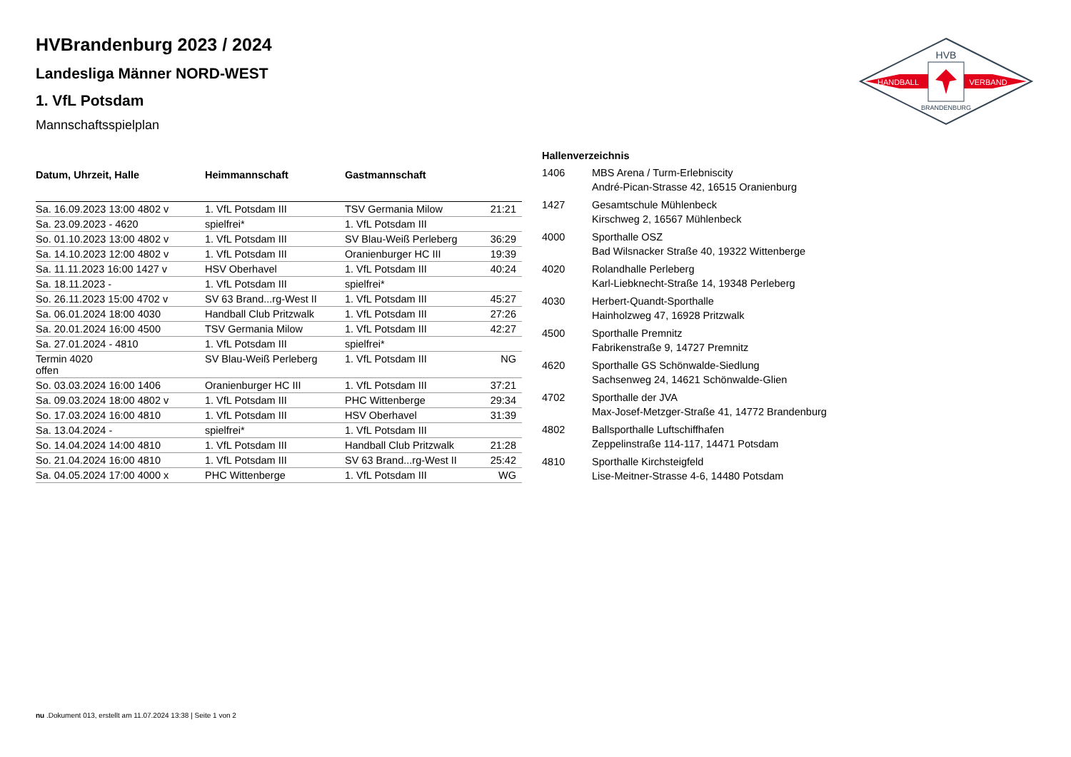HVBrandenburg 2023 / 2024
Landesliga Männer NORD-WEST
1. VfL Potsdam
Mannschaftsspielplan
| Datum, Uhrzeit, Halle | Heimmannschaft | Gastmannschaft | |
| --- | --- | --- | --- |
| Sa. 16.09.2023 13:00 4802 v | 1. VfL Potsdam III | TSV Germania Milow | 21:21 |
| Sa. 23.09.2023 - 4620 | spielfrei* | 1. VfL Potsdam III | |
| So. 01.10.2023 13:00 4802 v | 1. VfL Potsdam III | SV Blau-Weiß Perleberg | 36:29 |
| Sa. 14.10.2023 12:00 4802 v | 1. VfL Potsdam III | Oranienburger HC III | 19:39 |
| Sa. 11.11.2023 16:00 1427 v | HSV Oberhavel | 1. VfL Potsdam III | 40:24 |
| Sa. 18.11.2023 - | 1. VfL Potsdam III | spielfrei* | |
| So. 26.11.2023 15:00 4702 v | SV 63 Brand...rg-West II | 1. VfL Potsdam III | 45:27 |
| Sa. 06.01.2024 18:00 4030 | Handball Club Pritzwalk | 1. VfL Potsdam III | 27:26 |
| Sa. 20.01.2024 16:00 4500 | TSV Germania Milow | 1. VfL Potsdam III | 42:27 |
| Sa. 27.01.2024 - 4810 | 1. VfL Potsdam III | spielfrei* | |
| Termin 4020 offen | SV Blau-Weiß Perleberg | 1. VfL Potsdam III | NG |
| So. 03.03.2024 16:00 1406 | Oranienburger HC III | 1. VfL Potsdam III | 37:21 |
| Sa. 09.03.2024 18:00 4802 v | 1. VfL Potsdam III | PHC Wittenberge | 29:34 |
| So. 17.03.2024 16:00 4810 | 1. VfL Potsdam III | HSV Oberhavel | 31:39 |
| Sa. 13.04.2024 - | spielfrei* | 1. VfL Potsdam III | |
| So. 14.04.2024 14:00 4810 | 1. VfL Potsdam III | Handball Club Pritzwalk | 21:28 |
| So. 21.04.2024 16:00 4810 | 1. VfL Potsdam III | SV 63 Brand...rg-West II | 25:42 |
| Sa. 04.05.2024 17:00 4000 x | PHC Wittenberge | 1. VfL Potsdam III | WG |
Hallenverzeichnis
| 1406 | MBS Arena / Turm-Erlebniscity André-Pican-Strasse 42, 16515 Oranienburg |
| 1427 | Gesamtschule Mühlenbeck Kirschweg 2, 16567 Mühlenbeck |
| 4000 | Sporthalle OSZ Bad Wilsnacker Straße 40, 19322 Wittenberge |
| 4020 | Rolandhalle Perleberg Karl-Liebknecht-Straße 14, 19348 Perleberg |
| 4030 | Herbert-Quandt-Sporthalle Hainholzweg 47, 16928 Pritzwalk |
| 4500 | Sporthalle Premnitz Fabrikenstraße 9, 14727 Premnitz |
| 4620 | Sporthalle GS Schönwalde-Siedlung Sachsenweg 24, 14621 Schönwalde-Glien |
| 4702 | Sporthalle der JVA Max-Josef-Metzger-Straße 41, 14772 Brandenburg |
| 4802 | Ballsporthalle Luftschiffhafen Zeppelinstraße 114-117, 14471 Potsdam |
| 4810 | Sporthalle Kirchsteigfeld Lise-Meitner-Strasse 4-6, 14480 Potsdam |
HVB
HANDBALL
VERBAND
BRANDENBURG
nu .Dokument 013, erstellt am 11.07.2024 13:38 | Seite 1 von 2